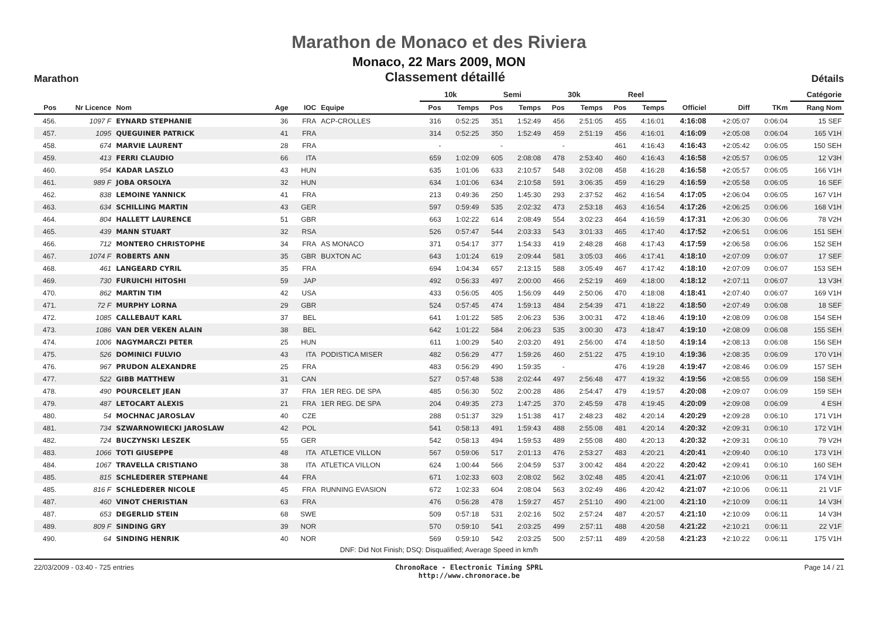Marathon de Monaco et des Riviera
Monaco, 22 Mars 2009, MON
Marathon Classement détaillé Détails
| | | | | | | | 10k | | Semi | | 30k | | Reel | | | | | Catégorie |
| --- | --- | --- | --- | --- | --- | --- | --- | --- | --- | --- | --- | --- | --- | --- | --- | --- | --- | --- |
| Pos | Nr Licence | Nom | Age | IOC | Equipe | | Pos | Temps | Pos | Temps | Pos | Temps | Pos | Temps | Officiel | Diff | TKm | Rang Nom |
| 456. | 1097 F | EYNARD STEPHANIE | 36 | FRA | ACP-CROLLES | | 316 | 0:52:25 | 351 | 1:52:49 | 456 | 2:51:05 | 455 | 4:16:01 | 4:16:08 | +2:05:07 | 0:06:04 | 15 SEF |
| 457. | 1095 | QUEGUINER PATRICK | 41 | FRA | | | 314 | 0:52:25 | 350 | 1:52:49 | 459 | 2:51:19 | 456 | 4:16:01 | 4:16:09 | +2:05:08 | 0:06:04 | 165 V1H |
| 458. | 674 | MARVIE LAURENT | 28 | FRA | | | - | | - | | - | | 461 | 4:16:43 | 4:16:43 | +2:05:42 | 0:06:05 | 150 SEH |
| 459. | 413 | FERRI CLAUDIO | 66 | ITA | | | 659 | 1:02:09 | 605 | 2:08:08 | 478 | 2:53:40 | 460 | 4:16:43 | 4:16:58 | +2:05:57 | 0:06:05 | 12 V3H |
| 460. | 954 | KADAR LASZLO | 43 | HUN | | | 635 | 1:01:06 | 633 | 2:10:57 | 548 | 3:02:08 | 458 | 4:16:28 | 4:16:58 | +2:05:57 | 0:06:05 | 166 V1H |
| 461. | 989 F | JOBA ORSOLYA | 32 | HUN | | | 634 | 1:01:06 | 634 | 2:10:58 | 591 | 3:06:35 | 459 | 4:16:29 | 4:16:59 | +2:05:58 | 0:06:05 | 16 SEF |
| 462. | 838 | LEMOINE YANNICK | 41 | FRA | | | 213 | 0:49:36 | 250 | 1:45:30 | 293 | 2:37:52 | 462 | 4:16:54 | 4:17:05 | +2:06:04 | 0:06:05 | 167 V1H |
| 463. | 634 | SCHILLING MARTIN | 43 | GER | | | 597 | 0:59:49 | 535 | 2:02:32 | 473 | 2:53:18 | 463 | 4:16:54 | 4:17:26 | +2:06:25 | 0:06:06 | 168 V1H |
| 464. | 804 | HALLETT LAURENCE | 51 | GBR | | | 663 | 1:02:22 | 614 | 2:08:49 | 554 | 3:02:23 | 464 | 4:16:59 | 4:17:31 | +2:06:30 | 0:06:06 | 78 V2H |
| 465. | 439 | MANN STUART | 32 | RSA | | | 526 | 0:57:47 | 544 | 2:03:33 | 543 | 3:01:33 | 465 | 4:17:40 | 4:17:52 | +2:06:51 | 0:06:06 | 151 SEH |
| 466. | 712 | MONTERO CHRISTOPHE | 34 | FRA | AS MONACO | | 371 | 0:54:17 | 377 | 1:54:33 | 419 | 2:48:28 | 468 | 4:17:43 | 4:17:59 | +2:06:58 | 0:06:06 | 152 SEH |
| 467. | 1074 F | ROBERTS ANN | 35 | GBR | BUXTON AC | | 643 | 1:01:24 | 619 | 2:09:44 | 581 | 3:05:03 | 466 | 4:17:41 | 4:18:10 | +2:07:09 | 0:06:07 | 17 SEF |
| 468. | 461 | LANGEARD CYRIL | 35 | FRA | | | 694 | 1:04:34 | 657 | 2:13:15 | 588 | 3:05:49 | 467 | 4:17:42 | 4:18:10 | +2:07:09 | 0:06:07 | 153 SEH |
| 469. | 730 | FURUICHI HITOSHI | 59 | JAP | | | 492 | 0:56:33 | 497 | 2:00:00 | 466 | 2:52:19 | 469 | 4:18:00 | 4:18:12 | +2:07:11 | 0:06:07 | 13 V3H |
| 470. | 862 | MARTIN TIM | 42 | USA | | | 433 | 0:56:05 | 405 | 1:56:09 | 449 | 2:50:06 | 470 | 4:18:08 | 4:18:41 | +2:07:40 | 0:06:07 | 169 V1H |
| 471. | 72 F | MURPHY LORNA | 29 | GBR | | | 524 | 0:57:45 | 474 | 1:59:13 | 484 | 2:54:39 | 471 | 4:18:22 | 4:18:50 | +2:07:49 | 0:06:08 | 18 SEF |
| 472. | 1085 | CALLEBAUT KARL | 37 | BEL | | | 641 | 1:01:22 | 585 | 2:06:23 | 536 | 3:00:31 | 472 | 4:18:46 | 4:19:10 | +2:08:09 | 0:06:08 | 154 SEH |
| 473. | 1086 | VAN DER VEKEN ALAIN | 38 | BEL | | | 642 | 1:01:22 | 584 | 2:06:23 | 535 | 3:00:30 | 473 | 4:18:47 | 4:19:10 | +2:08:09 | 0:06:08 | 155 SEH |
| 474. | 1006 | NAGYMARCZI PETER | 25 | HUN | | | 611 | 1:00:29 | 540 | 2:03:20 | 491 | 2:56:00 | 474 | 4:18:50 | 4:19:14 | +2:08:13 | 0:06:08 | 156 SEH |
| 475. | 526 | DOMINICI FULVIO | 43 | ITA | PODISTICA MISER | | 482 | 0:56:29 | 477 | 1:59:26 | 460 | 2:51:22 | 475 | 4:19:10 | 4:19:36 | +2:08:35 | 0:06:09 | 170 V1H |
| 476. | 967 | PRUDON ALEXANDRE | 25 | FRA | | | 483 | 0:56:29 | 490 | 1:59:35 | - | | 476 | 4:19:28 | 4:19:47 | +2:08:46 | 0:06:09 | 157 SEH |
| 477. | 522 | GIBB MATTHEW | 31 | CAN | | | 527 | 0:57:48 | 538 | 2:02:44 | 497 | 2:56:48 | 477 | 4:19:32 | 4:19:56 | +2:08:55 | 0:06:09 | 158 SEH |
| 478. | 490 | POURCELET JEAN | 37 | FRA | 1ER REG. DE SPA | | 485 | 0:56:30 | 502 | 2:00:28 | 486 | 2:54:47 | 479 | 4:19:57 | 4:20:08 | +2:09:07 | 0:06:09 | 159 SEH |
| 479. | 487 | LETOCART ALEXIS | 21 | FRA | 1ER REG. DE SPA | | 204 | 0:49:35 | 273 | 1:47:25 | 370 | 2:45:59 | 478 | 4:19:45 | 4:20:09 | +2:09:08 | 0:06:09 | 4 ESH |
| 480. | 54 | MOCHNAC JAROSLAV | 40 | CZE | | | 288 | 0:51:37 | 329 | 1:51:38 | 417 | 2:48:23 | 482 | 4:20:14 | 4:20:29 | +2:09:28 | 0:06:10 | 171 V1H |
| 481. | 734 | SZWARNOWIECKI JAROSLAW | 42 | POL | | | 541 | 0:58:13 | 491 | 1:59:43 | 488 | 2:55:08 | 481 | 4:20:14 | 4:20:32 | +2:09:31 | 0:06:10 | 172 V1H |
| 482. | 724 | BUCZYNSKI LESZEK | 55 | GER | | | 542 | 0:58:13 | 494 | 1:59:53 | 489 | 2:55:08 | 480 | 4:20:13 | 4:20:32 | +2:09:31 | 0:06:10 | 79 V2H |
| 483. | 1066 | TOTI GIUSEPPE | 48 | ITA | ATLETICE VILLON | | 567 | 0:59:06 | 517 | 2:01:13 | 476 | 2:53:27 | 483 | 4:20:21 | 4:20:41 | +2:09:40 | 0:06:10 | 173 V1H |
| 484. | 1067 | TRAVELLA CRISTIANO | 38 | ITA | ATLETICA VILLON | | 624 | 1:00:44 | 566 | 2:04:59 | 537 | 3:00:42 | 484 | 4:20:22 | 4:20:42 | +2:09:41 | 0:06:10 | 160 SEH |
| 485. | 815 | SCHLEDERER STEPHANE | 44 | FRA | | | 671 | 1:02:33 | 603 | 2:08:02 | 562 | 3:02:48 | 485 | 4:20:41 | 4:21:07 | +2:10:06 | 0:06:11 | 174 V1H |
| 485. | 816 F | SCHLEDERER NICOLE | 45 | FRA | RUNNING EVASION | | 672 | 1:02:33 | 604 | 2:08:04 | 563 | 3:02:49 | 486 | 4:20:42 | 4:21:07 | +2:10:06 | 0:06:11 | 21 V1F |
| 487. | 460 | VINOT CHERISTIAN | 63 | FRA | | | 476 | 0:56:28 | 478 | 1:59:27 | 457 | 2:51:10 | 490 | 4:21:00 | 4:21:10 | +2:10:09 | 0:06:11 | 14 V3H |
| 487. | 653 | DEGERLID STEIN | 68 | SWE | | | 509 | 0:57:18 | 531 | 2:02:16 | 502 | 2:57:24 | 487 | 4:20:57 | 4:21:10 | +2:10:09 | 0:06:11 | 14 V3H |
| 489. | 809 F | SINDING GRY | 39 | NOR | | | 570 | 0:59:10 | 541 | 2:03:25 | 499 | 2:57:11 | 488 | 4:20:58 | 4:21:22 | +2:10:21 | 0:06:11 | 22 V1F |
| 490. | 64 | SINDING HENRIK | 40 | NOR | | | 569 | 0:59:10 | 542 | 2:03:25 | 500 | 2:57:11 | 489 | 4:20:58 | 4:21:23 | +2:10:22 | 0:06:11 | 175 V1H |
DNF: Did Not Finish; DSQ: Disqualified; Average Speed in km/h
22/03/2009 - 03:40 - 725 entries ChronoRace - Electronic Timing SPRL
http://www.chronorace.be Page 14 / 21